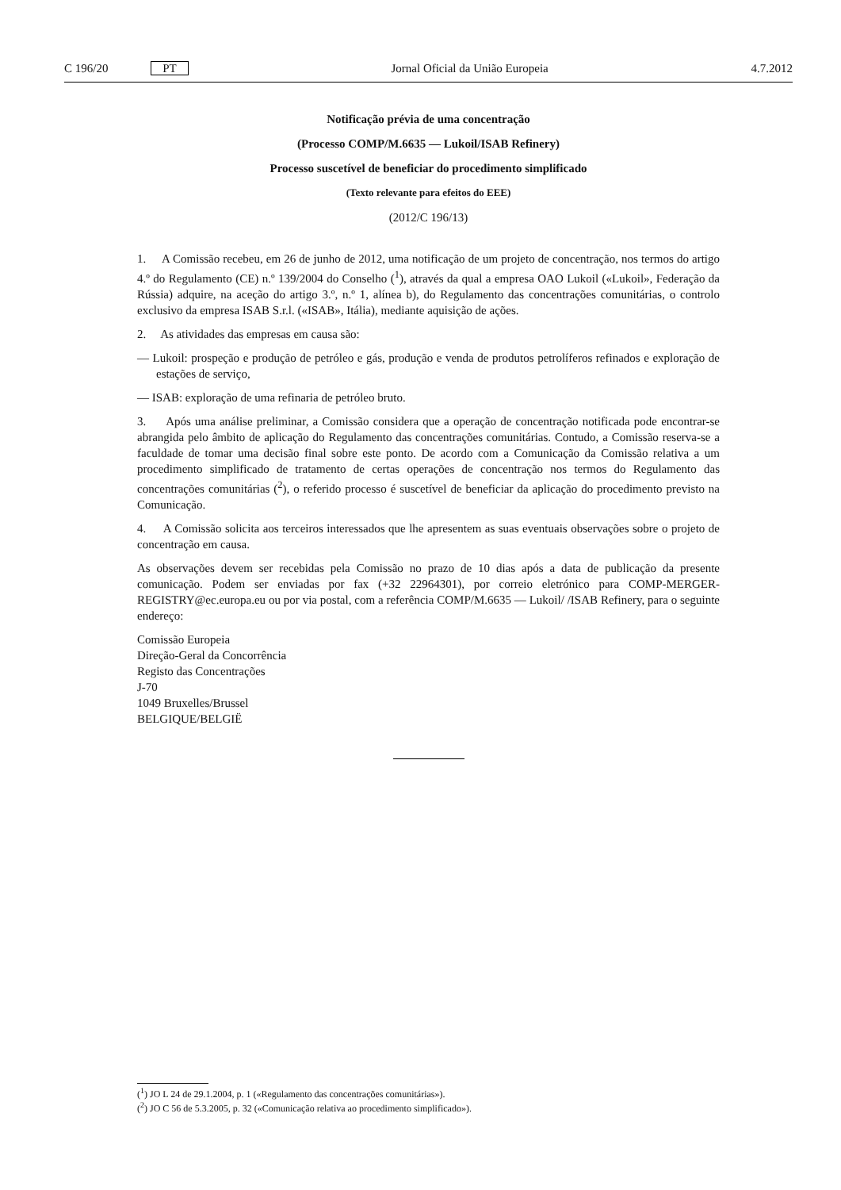C 196/20 PT Jornal Oficial da União Europeia 4.7.2012
Notificação prévia de uma concentração
(Processo COMP/M.6635 — Lukoil/ISAB Refinery)
Processo suscetível de beneficiar do procedimento simplificado
(Texto relevante para efeitos do EEE)
(2012/C 196/13)
1. A Comissão recebeu, em 26 de junho de 2012, uma notificação de um projeto de concentração, nos termos do artigo 4.º do Regulamento (CE) n.º 139/2004 do Conselho (<sup>1</sup>), através da qual a empresa OAO Lukoil («Lukoil», Federação da Rússia) adquire, na aceção do artigo 3.º, n.º 1, alínea b), do Regulamento das concentrações comunitárias, o controlo exclusivo da empresa ISAB S.r.l. («ISAB», Itália), mediante aquisição de ações.
2. As atividades das empresas em causa são:
— Lukoil: prospeção e produção de petróleo e gás, produção e venda de produtos petrolíferos refinados e exploração de estações de serviço,
— ISAB: exploração de uma refinaria de petróleo bruto.
3. Após uma análise preliminar, a Comissão considera que a operação de concentração notificada pode encontrar-se abrangida pelo âmbito de aplicação do Regulamento das concentrações comunitárias. Contudo, a Comissão reserva-se a faculdade de tomar uma decisão final sobre este ponto. De acordo com a Comunicação da Comissão relativa a um procedimento simplificado de tratamento de certas operações de concentração nos termos do Regulamento das concentrações comunitárias (<sup>2</sup>), o referido processo é suscetível de beneficiar da aplicação do procedimento previsto na Comunicação.
4. A Comissão solicita aos terceiros interessados que lhe apresentem as suas eventuais observações sobre o projeto de concentração em causa.
As observações devem ser recebidas pela Comissão no prazo de 10 dias após a data de publicação da presente comunicação. Podem ser enviadas por fax (+32 22964301), por correio eletrónico para COMP-MERGER-REGISTRY@ec.europa.eu ou por via postal, com a referência COMP/M.6635 — Lukoil/ /ISAB Refinery, para o seguinte endereço:
Comissão Europeia
Direção-Geral da Concorrência
Registo das Concentrações
J-70
1049 Bruxelles/Brussel
BELGIQUE/BELGIË
(<sup>1</sup>) JO L 24 de 29.1.2004, p. 1 («Regulamento das concentrações comunitárias»).
(<sup>2</sup>) JO C 56 de 5.3.2005, p. 32 («Comunicação relativa ao procedimento simplificado»).